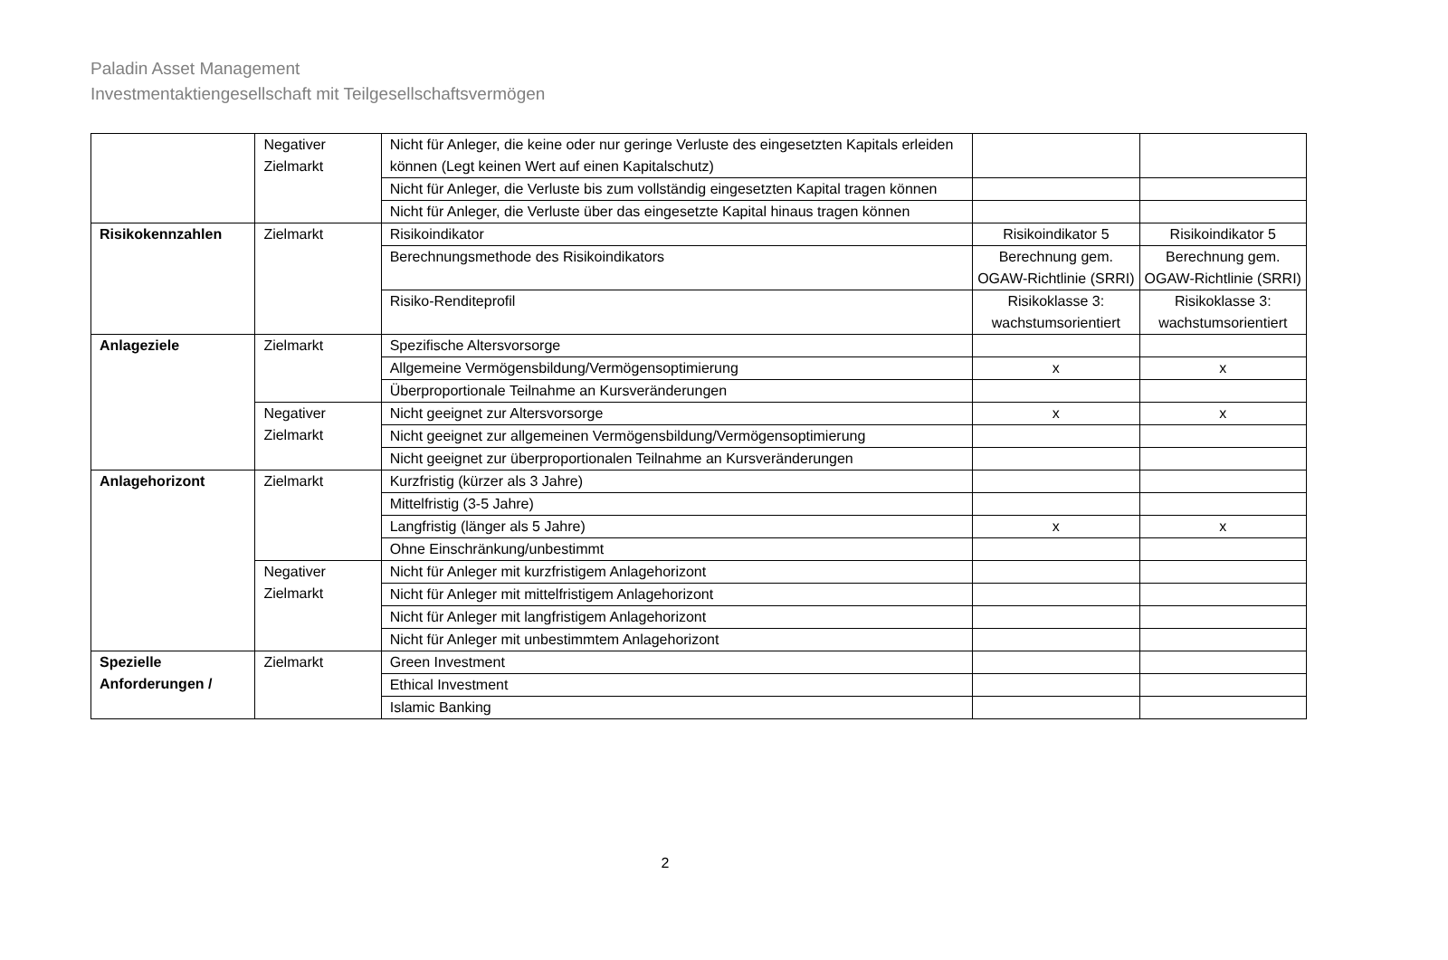Paladin Asset Management
Investmentaktiengesellschaft mit Teilgesellschaftsvermögen
| | Negativer Zielmarkt | Nicht für Anleger, die keine oder nur geringe Verluste des eingesetzten Kapitals erleiden können (Legt keinen Wert auf einen Kapitalschutz) | | |
| | | Nicht für Anleger, die Verluste bis zum vollständig eingesetzten Kapital tragen können | | |
| | | Nicht für Anleger, die Verluste über das eingesetzte Kapital hinaus tragen können | | |
| Risikokennzahlen | Zielmarkt | Risikoindikator | Risikoindikator 5 | Risikoindikator 5 |
| | | Berechnungsmethode des Risikoindikators | Berechnung gem. OGAW-Richtlinie (SRRI) | Berechnung gem. OGAW-Richtlinie (SRRI) |
| | | Risiko-Renditeprofil | Risikoklasse 3: wachstumsorientiert | Risikoklasse 3: wachstumsorientiert |
| Anlageziele | Zielmarkt | Spezifische Altersvorsorge | | |
| | | Allgemeine Vermögensbildung/Vermögensoptimierung | x | x |
| | | Überproportionale Teilnahme an Kursveränderungen | | |
| | Negativer Zielmarkt | Nicht geeignet zur Altersvorsorge | x | x |
| | | Nicht geeignet zur allgemeinen Vermögensbildung/Vermögensoptimierung | | |
| | | Nicht geeignet zur überproportionalen Teilnahme an Kursveränderungen | | |
| Anlagehorizont | Zielmarkt | Kurzfristig (kürzer als 3 Jahre) | | |
| | | Mittelfristig (3-5 Jahre) | | |
| | | Langfristig (länger als 5 Jahre) | x | x |
| | | Ohne Einschränkung/unbestimmt | | |
| | Negativer Zielmarkt | Nicht für Anleger mit kurzfristigem Anlagehorizont | | |
| | | Nicht für Anleger mit mittelfristigem Anlagehorizont | | |
| | | Nicht für Anleger mit langfristigem Anlagehorizont | | |
| | | Nicht für Anleger mit unbestimmtem Anlagehorizont | | |
| Spezielle Anforderungen / | Zielmarkt | Green Investment | | |
| | | Ethical Investment | | |
| | | Islamic Banking | | |
2